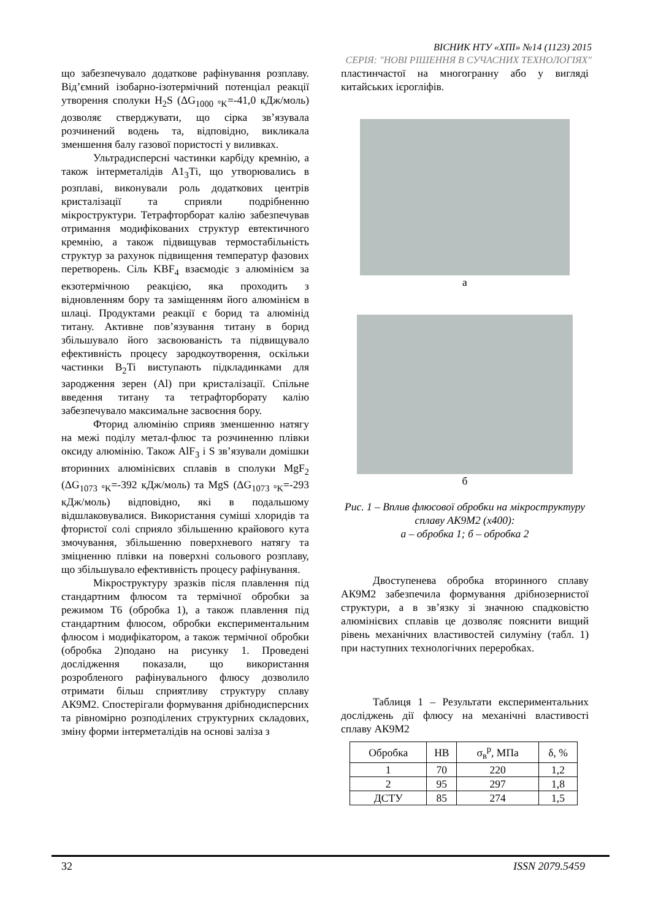ВІСНИК НТУ «ХПІ» №14 (1123) 2015
СЕРІЯ: "НОВІ РІШЕННЯ В СУЧАСНИХ ТЕХНОЛОГІЯХ"
що забезпечувало додаткове рафінування розплаву. Від’ємний ізобарно-ізотермічний потенціал реакції утворення сполуки H<sub>2</sub>S (ΔG<sub>1000 °K</sub>=-41,0 кДж/моль) дозволяє стверджувати, що сірка зв’язувала розчинений водень та, відповідно, викликала зменшення балу газової пористості у виливках.
Ультрадисперсні частинки карбіду кремнію, а також інтерметалідів А1<sub>3</sub>Ті, що утворювались в розплаві, виконували роль додаткових центрів кристалізації та сприяли подрібненню мікроструктури. Тетрафторборат калію забезпечував отримання модифікованих структур евтектичного кремнію, а також підвищував термостабільність структур за рахунок підвищення температур фазових перетворень. Сіль KBF<sub>4</sub> взаємодіє з алюмінієм за екзотермічною реакцією, яка проходить з відновленням бору та заміщенням його алюмінієм в шлаці. Продуктами реакції є борид та алюмінід титану. Активне пов’язування титану в борид збільшувало його засвоюваність та підвищувало ефективність процесу зародкоутворення, оскільки частинки B<sub>2</sub>Ti виступають підкладинками для зародження зерен (Al) при кристалізації. Спільне введення титану та тетрафторборату калію забезпечувало максимальне засвоєння бору.
Фторид алюмінію сприяв зменшенню натягу на межі поділу метал-флюс та розчиненню плівки оксиду алюмінію. Також AlF<sub>3</sub> і S зв’язували домішки вторинних алюмінієвих сплавів в сполуки MgF<sub>2</sub> (ΔG<sub>1073 °K</sub>=-392 кДж/моль) та MgS (ΔG<sub>1073 °K</sub>=-293 кДж/моль) відповідно, які в подальшому відшлаковувалися. Використання суміші хлоридів та фтористої солі сприяло збільшенню крайового кута змочування, збільшенню поверхневого натягу та зміцненню плівки на поверхні сольового розплаву, що збільшувало ефективність процесу рафінування.
Мікроструктуру зразків після плавлення під стандартним флюсом та термічної обробки за режимом Т6 (обробка 1), а також плавлення під стандартним флюсом, обробки експериментальним флюсом і модифікатором, а також термічної обробки (обробка 2)подано на рисунку 1. Проведені дослідження показали, що використання розробленого рафінувального флюсу дозволило отримати більш сприятливу структуру сплаву АК9М2. Спостерігали формування дрібнодисперсних та рівномірно розподілених структурних складових, зміну форми інтерметалідів на основі заліза з
пластинчастої на многогранну або у вигляді китайських ієрогліфів.
а
б
Рис. 1 – Вплив флюсової обробки на мікроструктуру сплаву АК9М2 (х400):
а – обробка 1; б – обробка 2
Двоступенева обробка вторинного сплаву АК9М2 забезпечила формування дрібнозернистої структури, а в зв’язку зі значною спадковістю алюмінієвих сплавів це дозволяє пояснити вищий рівень механічних властивостей силуміну (табл. 1) при наступних технологічних переробках.
Таблиця 1 – Результати експериментальних досліджень дії флюсу на механічні властивості сплаву АК9М2
| Обробка | HB | σ<sub>в</sub><sup>р</sup>, МПа | δ, % |
| 1 | 70 | 220 | 1,2 |
| 2 | 95 | 297 | 1,8 |
| ДСТУ | 85 | 274 | 1,5 |
32 ISSN 2079.5459